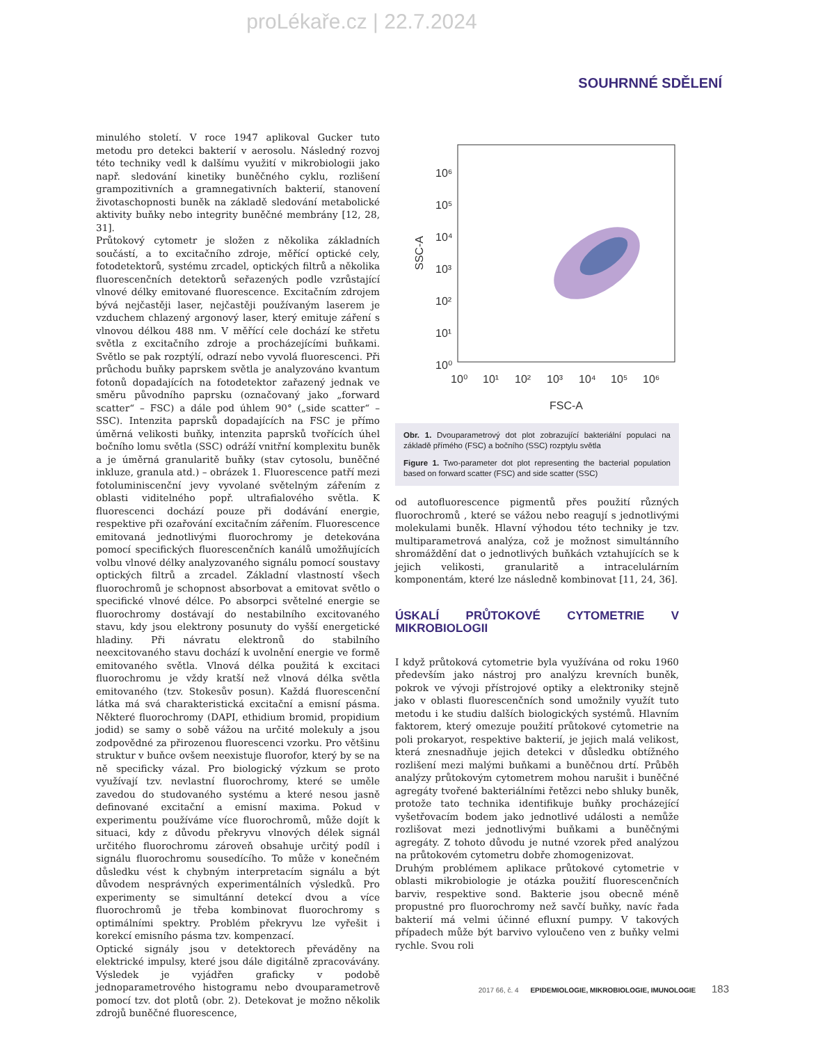proLékaře.cz | 22.7.2024
SOUHRNNÉ SDĚLENÍ
minulého století. V roce 1947 aplikoval Gucker tuto metodu pro detekci bakterií v aerosolu. Následný rozvoj této techniky vedl k dalšímu využití v mikrobiologii jako např. sledování kinetiky buněčného cyklu, rozlišení grampozitivních a gramnegativních bakterií, stanovení životaschopnosti buněk na základě sledování metabolické aktivity buňky nebo integrity buněčné membrány [12, 28, 31].
Průtokový cytometr je složen z několika základních součástí, a to excitačního zdroje, měřící optické cely, fotodetektorů, systému zrcadel, optických filtrů a několika fluorescenčních detektorů seřazených podle vzrůstající vlnové délky emitované fluorescence. Excitačním zdrojem bývá nejčastěji laser, nejčastěji používaným laserem je vzduchem chlazený argonový laser, který emituje záření s vlnovou délkou 488 nm. V měřící cele dochází ke střetu světla z excitačního zdroje a procházejícími buňkami. Světlo se pak rozptýlí, odrazí nebo vyvolá fluorescenci. Při průchodu buňky paprskem světla je analyzováno kvantum fotonů dopadajících na fotodetektor zařazený jednak ve směru původního paprsku (označovaný jako „forward scatter“ – FSC) a dále pod úhlem 90° („side scatter“ – SSC). Intenzita paprsků dopadajících na FSC je přímo úměrná velikosti buňky, intenzita paprsků tvořících úhel bočního lomu světla (SSC) odráží vnitřní komplexitu buněk a je úměrná granularitě buňky (stav cytosolu, buněčné inkluze, granula atd.) – obrázek 1. Fluorescence patří mezi fotoluminiscenční jevy vyvolané světelným zářením z oblasti viditelného popř. ultrafialového světla. K fluorescenci dochází pouze při dodávání energie, respektive při ozařování excitačním zářením. Fluorescence emitovaná jednotlivými fluorochromy je detekována pomocí specifických fluorescenčních kanálů umožňujících volbu vlnové délky analyzovaného signálu pomocí soustavy optických filtrů a zrcadel. Základní vlastností všech fluorochromů je schopnost absorbovat a emitovat světlo o specifické vlnové délce. Po absorpci světelné energie se fluorochromy dostávají do nestabilního excitovaného stavu, kdy jsou elektrony posunuty do vyšší energetické hladiny. Při návratu elektronů do stabilního neexcitovaného stavu dochází k uvolnění energie ve formě emitovaného světla. Vlnová délka použitá k excitaci fluorochromu je vždy kratší než vlnová délka světla emitovaného (tzv. Stokesův posun). Každá fluorescenční látka má svá charakteristická excitační a emisní pásma. Některé fluorochromy (DAPI, ethidium bromid, propidium jodid) se samy o sobě vážou na určité molekuly a jsou zodpovědné za přirozenou fluorescenci vzorku. Pro většinu struktur v buňce ovšem neexistuje fluorofor, který by se na ně specificky vázal. Pro biologický výzkum se proto využívají tzv. nevlastní fluorochromy, které se uměle zavedou do studovaného systému a které nesou jasně definované excitační a emisní maxima. Pokud v experimentu používáme více fluorochromů, může dojít k situaci, kdy z důvodu překryvu vlnových délek signál určitého fluorochromu zároveň obsahuje určitý podíl i signálu fluorochromu sousedícího. To může v konečném důsledku vést k chybným interpretacím signálu a být důvodem nesprávných experimentálních výsledků. Pro experimenty se simultánní detekcí dvou a více fluorochromů je třeba kombinovat fluorochromy s optimálními spektry. Problém překryvu lze vyřešit i korekcí emisního pásma tzv. kompenzací.
Optické signály jsou v detektorech převáděny na elektrické impulsy, které jsou dále digitálně zpracovávány. Výsledek je vyjádřen graficky v podobě jednoparametrového histogramu nebo dvouparametrově pomocí tzv. dot plotů (obr. 2). Detekovat je možno několik zdrojů buněčné fluorescence,
10⁶
10⁵
10⁴
10³
10²
10¹
10⁰
10⁰
10¹
10²
10³
10⁴
10⁵
10⁶
FSC-A
SSC-A
Obr. 1. Dvouparametrový dot plot zobrazující bakteriální populaci na základě přímého (FSC) a bočního (SSC) rozptylu světla
Figure 1. Two-parameter dot plot representing the bacterial population based on forward scatter (FSC) and side scatter (SSC)
od autofluorescence pigmentů přes použití různých fluorochromů , které se vážou nebo reagují s jednotlivými molekulami buněk. Hlavní výhodou této techniky je tzv. multiparametrová analýza, což je možnost simultánního shromáždění dat o jednotlivých buňkách vztahujících se k jejich velikosti, granularitě a intracelulárním komponentám, které lze následně kombinovat [11, 24, 36].
ÚSKALÍ PRŮTOKOVÉ CYTOMETRIE V MIKROBIOLOGII
I když průtoková cytometrie byla využívána od roku 1960 především jako nástroj pro analýzu krevních buněk, pokrok ve vývoji přístrojové optiky a elektroniky stejně jako v oblasti fluorescenčních sond umožnily využít tuto metodu i ke studiu dalších biologických systémů. Hlavním faktorem, který omezuje použití průtokové cytometrie na poli prokaryot, respektive bakterií, je jejich malá velikost, která znesnadňuje jejich detekci v důsledku obtížného rozlišení mezi malými buňkami a buněčnou drtí. Průběh analýzy průtokovým cytometrem mohou narušit i buněčné agregáty tvořené bakteriálními řetězci nebo shluky buněk, protože tato technika identifikuje buňky procházející vyšetřovacím bodem jako jednotlivé události a nemůže rozlišovat mezi jednotlivými buňkami a buněčnými agregáty. Z tohoto důvodu je nutné vzorek před analýzou na průtokovém cytometru dobře zhomogenizovat.
Druhým problémem aplikace průtokové cytometrie v oblasti mikrobiologie je otázka použití fluorescenčních barviv, respektive sond. Bakterie jsou obecně méně propustné pro fluorochromy než savčí buňky, navíc řada bakterií má velmi účinné efluxní pumpy. V takových případech může být barvivo vyloučeno ven z buňky velmi rychle. Svou roli
2017 66, č. 4 EPIDEMIOLOGIE, MIKROBIOLOGIE, IMUNOLOGIE 183